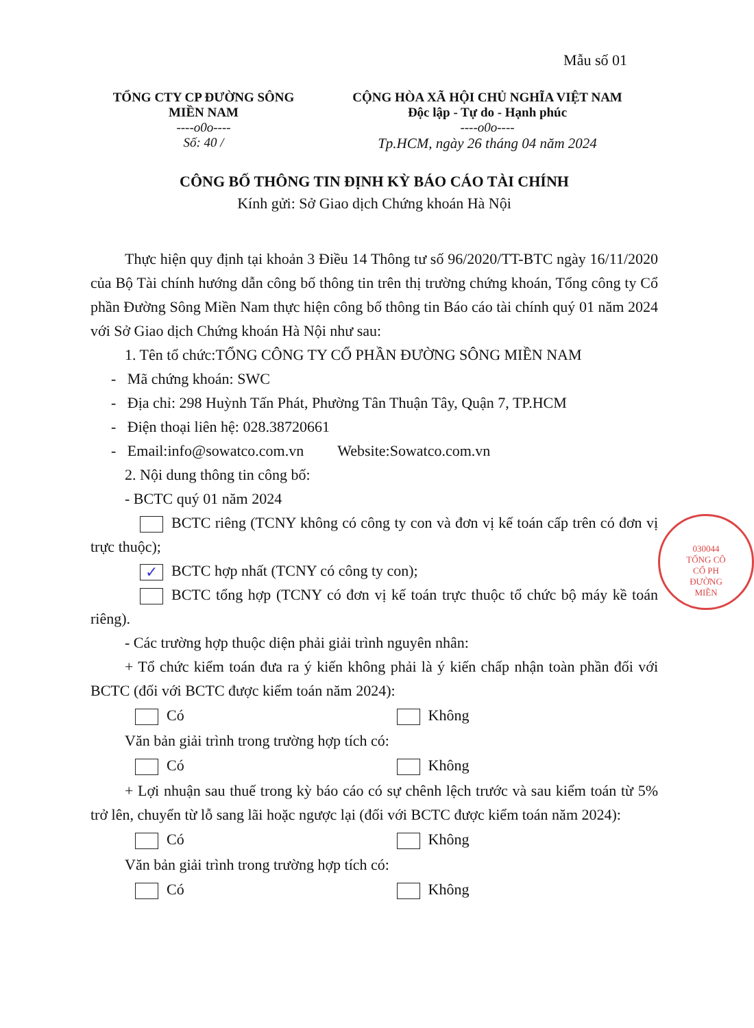Mẫu số 01
TỔNG CTY CP ĐƯỜNG SÔNG
MIỀN NAM
----o0o----
Số: 40 /
CỘNG HÒA XÃ HỘI CHỦ NGHĨA VIỆT NAM
Độc lập - Tự do - Hạnh phúc
----o0o----
Tp.HCM, ngày 26 tháng 04 năm 2024
CÔNG BỐ THÔNG TIN ĐỊNH KỲ BÁO CÁO TÀI CHÍNH
Kính gửi: Sở Giao dịch Chứng khoán Hà Nội
Thực hiện quy định tại khoản 3 Điều 14 Thông tư số 96/2020/TT-BTC ngày 16/11/2020 của Bộ Tài chính hướng dẫn công bố thông tin trên thị trường chứng khoán, Tổng công ty Cổ phần Đường Sông Miền Nam thực hiện công bố thông tin Báo cáo tài chính quý 01 năm 2024 với Sở Giao dịch Chứng khoán Hà Nội như sau:
1. Tên tổ chức:TỔNG CÔNG TY CỔ PHẦN ĐƯỜNG SÔNG MIỀN NAM
- Mã chứng khoán: SWC
- Địa chỉ: 298 Huỳnh Tấn Phát, Phường Tân Thuận Tây, Quận 7, TP.HCM
- Điện thoại liên hệ: 028.38720661
- Email:info@sowatco.com.vn Website:Sowatco.com.vn
2. Nội dung thông tin công bố:
- BCTC quý 01 năm 2024
BCTC riêng (TCNY không có công ty con và đơn vị kế toán cấp trên có đơn vị trực thuộc);
✓ BCTC hợp nhất (TCNY có công ty con);
BCTC tổng hợp (TCNY có đơn vị kế toán trực thuộc tổ chức bộ máy kề toán riêng).
- Các trường hợp thuộc diện phải giải trình nguyên nhân:
+ Tổ chức kiểm toán đưa ra ý kiến không phải là ý kiến chấp nhận toàn phần đối với BCTC (đối với BCTC được kiểm toán năm 2024):
Có Không
Văn bản giải trình trong trường hợp tích có:
Có Không
+ Lợi nhuận sau thuế trong kỳ báo cáo có sự chênh lệch trước và sau kiểm toán từ 5% trở lên, chuyển từ lỗ sang lãi hoặc ngược lại (đối với BCTC được kiểm toán năm 2024):
Có Không
Văn bản giải trình trong trường hợp tích có:
Có Không
030044
TỔNG CÔ
CỔ PH
ĐƯỜNG
MIỀN